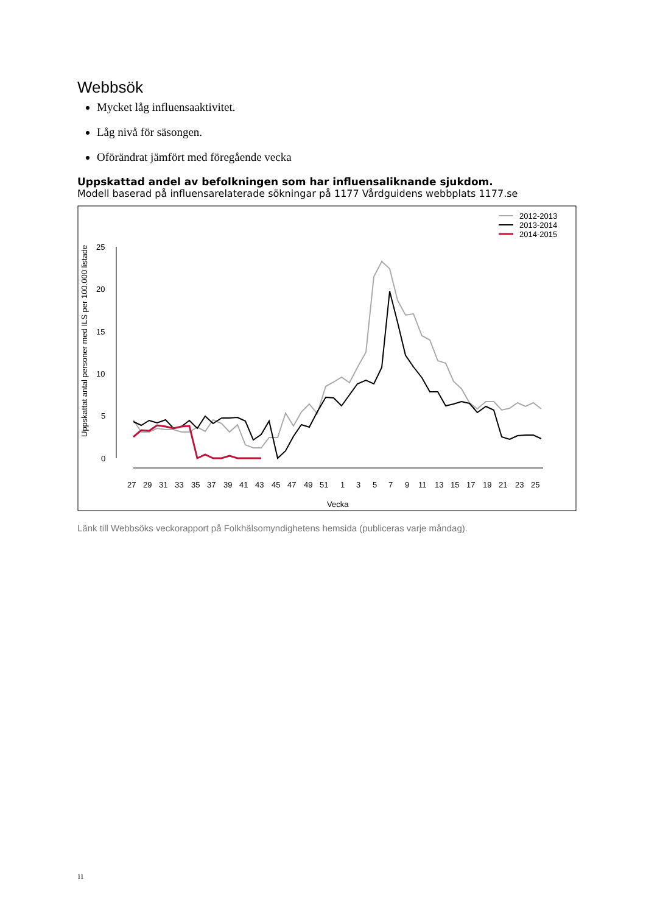Webbsök
Mycket låg influensaaktivitet.
Låg nivå för säsongen.
Oförändrat jämfört med föregående vecka
Uppskattad andel av befolkningen som har influensaliknande sjukdom.
Modell baserad på influensarelaterade sökningar på 1177 Vårdguidens webbplats 1177.se
2012-2013
2013-2014
2014-2015
25
20
15
10
5
0
Uppskattat antal personer med ILS per 100.000 listade
27
29
31
33
35
37
39
41
43
45
47
49
51
1
3
5
7
9
11
13
15
17
19
21
23
25
Vecka
Länk till Webbsöks veckorapport på Folkhälsomyndighetens hemsida (publiceras varje måndag).
11